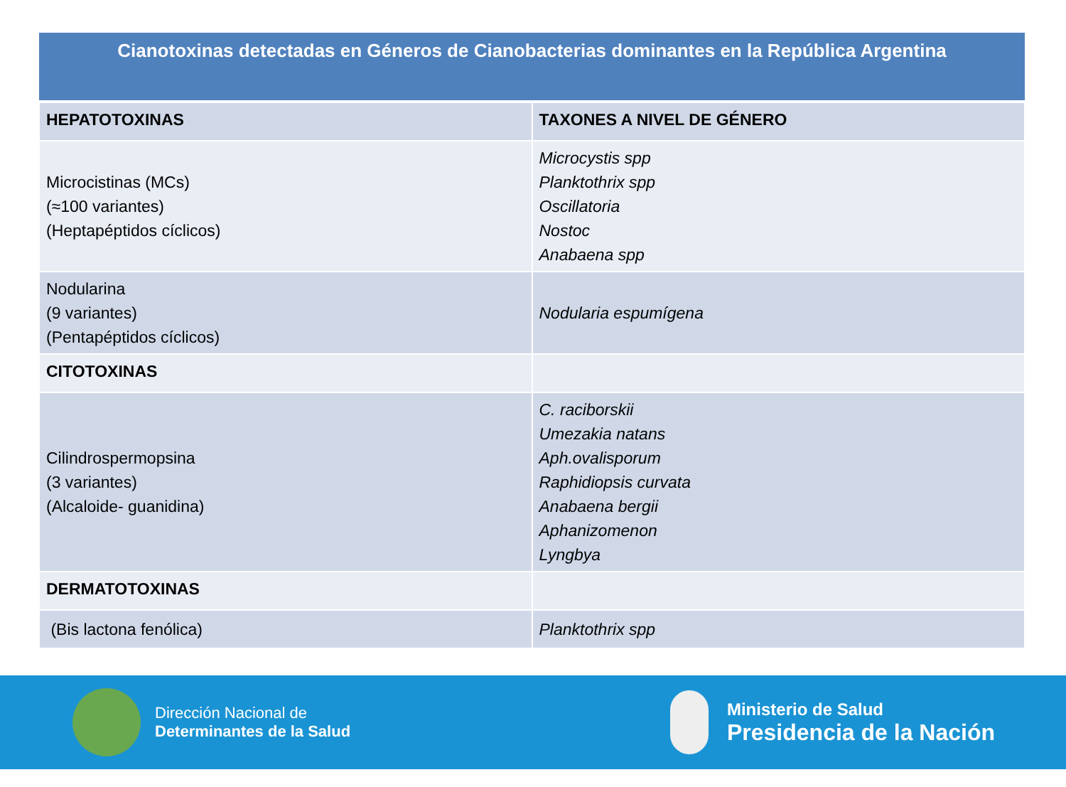| Cianotoxinas detectadas en Géneros de Cianobacterias dominantes en la República Argentina | |
| --- | --- |
| HEPATOTOXINAS | TAXONES A NIVEL DE GÉNERO |
| Microcistinas (MCs) (≈100 variantes) (Heptapéptidos cíclicos) | Microcystis spp Planktothrix spp Oscillatoria Nostoc Anabaena spp |
| Nodularina (9 variantes) (Pentapéptidos cíclicos) | Nodularia espumígena |
| CITOTOXINAS | |
| Cilindrospermopsina (3 variantes) (Alcaloide- guanidina) | C. raciborskii Umezakia natans Aph.ovalisporum Raphidiopsis curvata Anabaena bergii Aphanizomenon Lyngbya |
| DERMATOTOXINAS | |
| (Bis lactona fenólica) | Planktothrix spp |
Dirección Nacional de
Determinantes de la Salud
Ministerio de Salud
Presidencia de la Nación